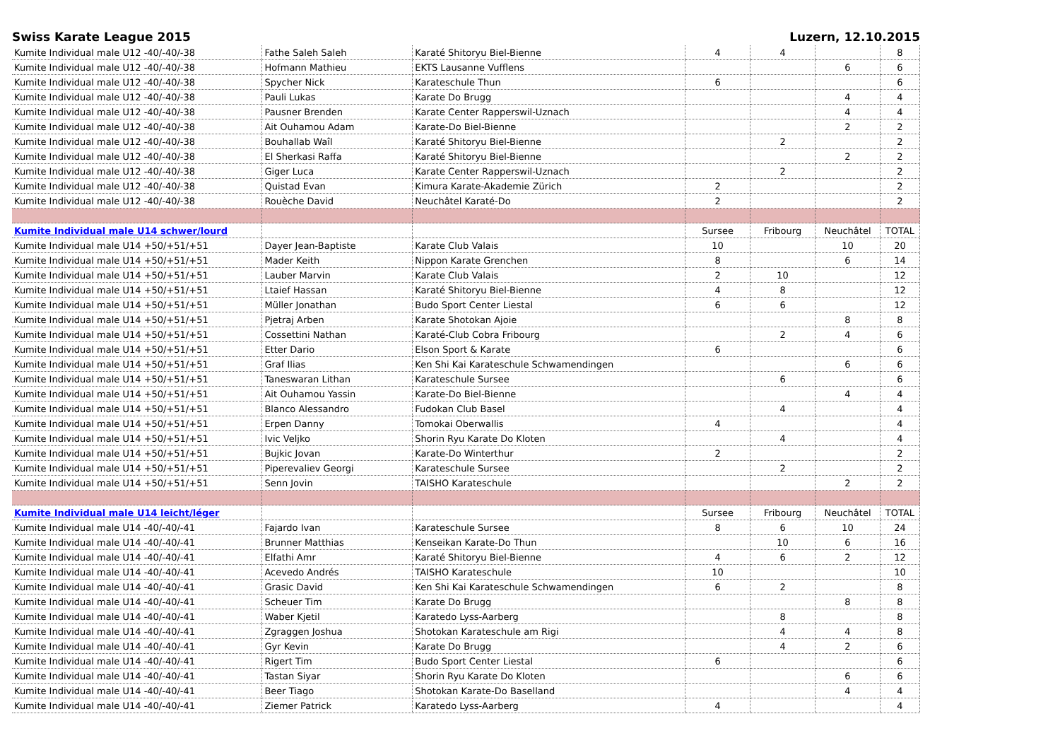Swiss Karate League 2015 Luzern, 12.10.2015
| Kumite Individual male U12 -40/-40/-38 | Fathe Saleh Saleh | Karaté Shitoryu Biel-Bienne | 4 | 4 | | 8 |
| Kumite Individual male U12 -40/-40/-38 | Hofmann Mathieu | EKTS Lausanne Vufflens | | | 6 | 6 |
| Kumite Individual male U12 -40/-40/-38 | Spycher Nick | Karateschule Thun | 6 | | | 6 |
| Kumite Individual male U12 -40/-40/-38 | Pauli Lukas | Karate Do Brugg | | | 4 | 4 |
| Kumite Individual male U12 -40/-40/-38 | Pausner Brenden | Karate Center Rapperswil-Uznach | | | 4 | 4 |
| Kumite Individual male U12 -40/-40/-38 | Ait Ouhamou Adam | Karate-Do Biel-Bienne | | | 2 | 2 |
| Kumite Individual male U12 -40/-40/-38 | Bouhallab Waîl | Karaté Shitoryu Biel-Bienne | | 2 | | 2 |
| Kumite Individual male U12 -40/-40/-38 | El Sherkasi Raffa | Karaté Shitoryu Biel-Bienne | | | 2 | 2 |
| Kumite Individual male U12 -40/-40/-38 | Giger Luca | Karate Center Rapperswil-Uznach | | 2 | | 2 |
| Kumite Individual male U12 -40/-40/-38 | Quistad Evan | Kimura Karate-Akademie Zürich | 2 | | | 2 |
| Kumite Individual male U12 -40/-40/-38 | Rouèche David | Neuchâtel Karaté-Do | 2 | | | 2 |
| Kumite Individual male U14 schwer/lourd | | | Sursee | Fribourg | Neuchâtel | TOTAL |
| Kumite Individual male U14 +50/+51/+51 | Dayer Jean-Baptiste | Karate Club Valais | 10 | | 10 | 20 |
| Kumite Individual male U14 +50/+51/+51 | Mader Keith | Nippon Karate Grenchen | 8 | | 6 | 14 |
| Kumite Individual male U14 +50/+51/+51 | Lauber Marvin | Karate Club Valais | 2 | 10 | | 12 |
| Kumite Individual male U14 +50/+51/+51 | Ltaief Hassan | Karaté Shitoryu Biel-Bienne | 4 | 8 | | 12 |
| Kumite Individual male U14 +50/+51/+51 | Müller Jonathan | Budo Sport Center Liestal | 6 | 6 | | 12 |
| Kumite Individual male U14 +50/+51/+51 | Pjetraj Arben | Karate Shotokan Ajoie | | | 8 | 8 |
| Kumite Individual male U14 +50/+51/+51 | Cossettini Nathan | Karaté-Club Cobra Fribourg | | 2 | 4 | 6 |
| Kumite Individual male U14 +50/+51/+51 | Etter Dario | Elson Sport & Karate | 6 | | | 6 |
| Kumite Individual male U14 +50/+51/+51 | Graf Ilias | Ken Shi Kai Karateschule Schwamendingen | | | 6 | 6 |
| Kumite Individual male U14 +50/+51/+51 | Taneswaran Lithan | Karateschule Sursee | | 6 | | 6 |
| Kumite Individual male U14 +50/+51/+51 | Ait Ouhamou Yassin | Karate-Do Biel-Bienne | | | 4 | 4 |
| Kumite Individual male U14 +50/+51/+51 | Blanco Alessandro | Fudokan Club Basel | | 4 | | 4 |
| Kumite Individual male U14 +50/+51/+51 | Erpen Danny | Tomokai Oberwallis | 4 | | | 4 |
| Kumite Individual male U14 +50/+51/+51 | Ivic Veljko | Shorin Ryu Karate Do Kloten | | 4 | | 4 |
| Kumite Individual male U14 +50/+51/+51 | Bujkic Jovan | Karate-Do Winterthur | 2 | | | 2 |
| Kumite Individual male U14 +50/+51/+51 | Piperevaliev Georgi | Karateschule Sursee | | 2 | | 2 |
| Kumite Individual male U14 +50/+51/+51 | Senn Jovin | TAISHO Karateschule | | | 2 | 2 |
| Kumite Individual male U14 leicht/léger | | | Sursee | Fribourg | Neuchâtel | TOTAL |
| Kumite Individual male U14 -40/-40/-41 | Fajardo Ivan | Karateschule Sursee | 8 | 6 | 10 | 24 |
| Kumite Individual male U14 -40/-40/-41 | Brunner Matthias | Kenseikan Karate-Do Thun | | 10 | 6 | 16 |
| Kumite Individual male U14 -40/-40/-41 | Elfathi Amr | Karaté Shitoryu Biel-Bienne | 4 | 6 | 2 | 12 |
| Kumite Individual male U14 -40/-40/-41 | Acevedo Andrés | TAISHO Karateschule | 10 | | | 10 |
| Kumite Individual male U14 -40/-40/-41 | Grasic David | Ken Shi Kai Karateschule Schwamendingen | 6 | 2 | | 8 |
| Kumite Individual male U14 -40/-40/-41 | Scheuer Tim | Karate Do Brugg | | | 8 | 8 |
| Kumite Individual male U14 -40/-40/-41 | Waber Kjetil | Karatedo Lyss-Aarberg | | 8 | | 8 |
| Kumite Individual male U14 -40/-40/-41 | Zgraggen Joshua | Shotokan Karateschule am Rigi | | 4 | 4 | 8 |
| Kumite Individual male U14 -40/-40/-41 | Gyr Kevin | Karate Do Brugg | | 4 | 2 | 6 |
| Kumite Individual male U14 -40/-40/-41 | Rigert Tim | Budo Sport Center Liestal | 6 | | | 6 |
| Kumite Individual male U14 -40/-40/-41 | Tastan Siyar | Shorin Ryu Karate Do Kloten | | | 6 | 6 |
| Kumite Individual male U14 -40/-40/-41 | Beer Tiago | Shotokan Karate-Do Baselland | | | 4 | 4 |
| Kumite Individual male U14 -40/-40/-41 | Ziemer Patrick | Karatedo Lyss-Aarberg | 4 | | | 4 |